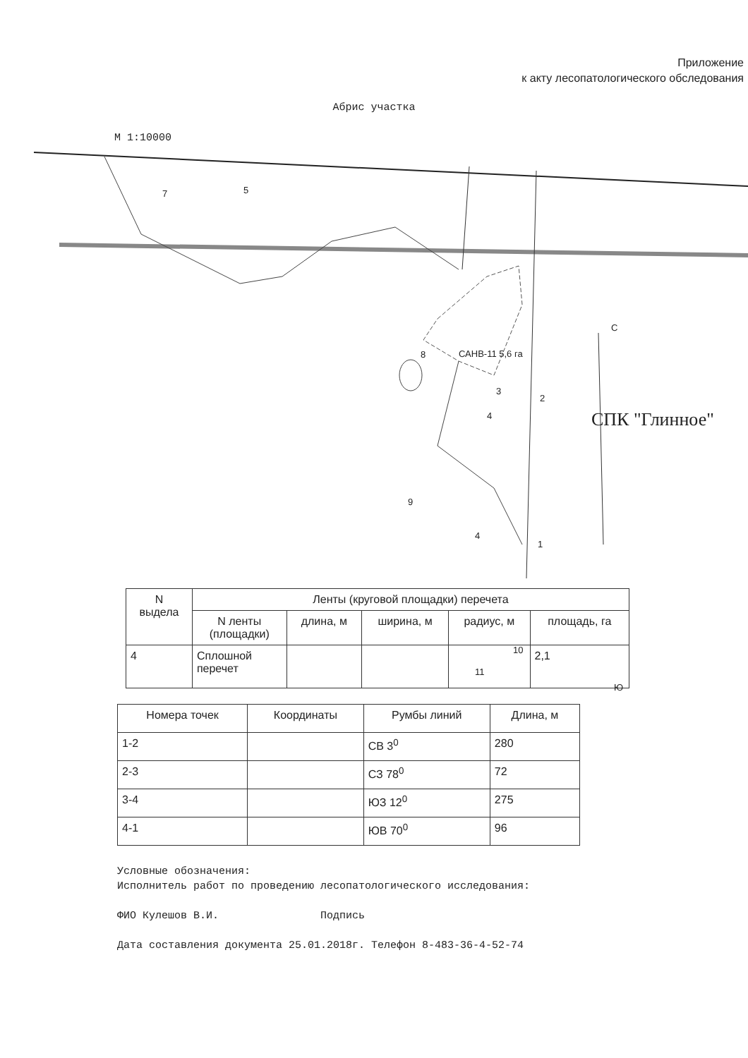Приложение
к акту лесопатологического обследования
Абрис участка
М 1:10000
7 5
8 САНВ-11 5,6 га
3
2
4
9
4
1
10
11
С
Ю
СПК "Глинное"
| N выдела | Ленты (круговой площадки) перечета | | | | |
| --- | --- | --- | --- | --- | --- |
| | N ленты (площадки) | длина, м | ширина, м | радиус, м | площадь, га |
| 4 | Сплошной перечет | | | | 2,1 |
| Номера точек | Координаты | Румбы линий | Длина, м |
| 1-2 | | СВ 3<sup>0</sup> | 280 |
| 2-3 | | СЗ 78<sup>0</sup> | 72 |
| 3-4 | | ЮЗ 12<sup>0</sup> | 275 |
| 4-1 | | ЮВ 70<sup>0</sup> | 96 |
Условные обозначения:
Исполнитель работ по проведению лесопатологического исследования:
ФИО Кулешов В.И. Подпись
Дата составления документа 25.01.2018г. Телефон 8-483-36-4-52-74